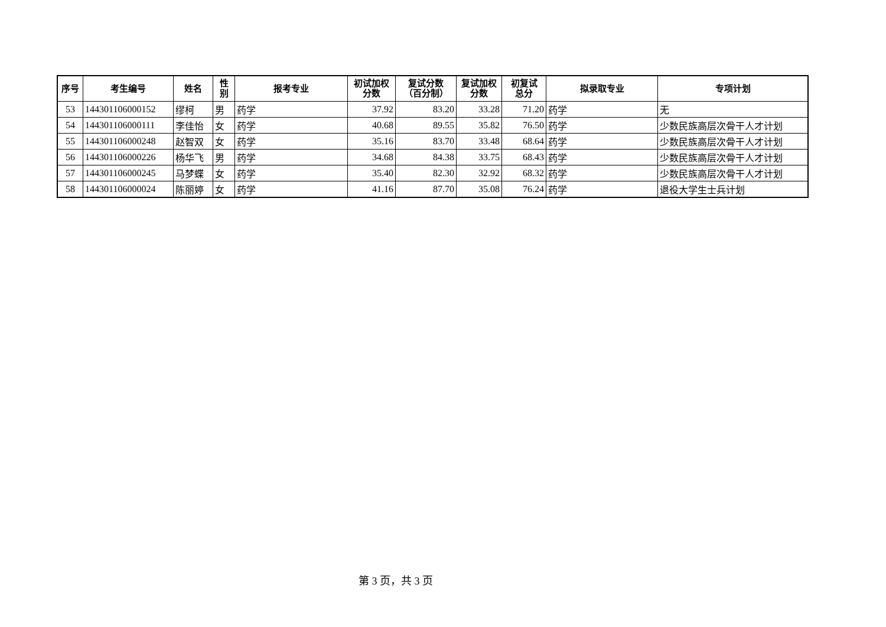| 序号 | 考生编号 | 姓名 | 性 别 | 报考专业 | 初试加权 分数 | 复试分数 （百分制） | 复试加权 分数 | 初复试 总分 | 拟录取专业 | 专项计划 |
| --- | --- | --- | --- | --- | --- | --- | --- | --- | --- | --- |
| 53 | 144301106000152 | 缪柯 | 男 | 药学 | 37.92 | 83.20 | 33.28 | 71.20 | 药学 | 无 |
| 54 | 144301106000111 | 李佳怡 | 女 | 药学 | 40.68 | 89.55 | 35.82 | 76.50 | 药学 | 少数民族高层次骨干人才计划 |
| 55 | 144301106000248 | 赵智双 | 女 | 药学 | 35.16 | 83.70 | 33.48 | 68.64 | 药学 | 少数民族高层次骨干人才计划 |
| 56 | 144301106000226 | 杨华飞 | 男 | 药学 | 34.68 | 84.38 | 33.75 | 68.43 | 药学 | 少数民族高层次骨干人才计划 |
| 57 | 144301106000245 | 马梦蝶 | 女 | 药学 | 35.40 | 82.30 | 32.92 | 68.32 | 药学 | 少数民族高层次骨干人才计划 |
| 58 | 144301106000024 | 陈丽婷 | 女 | 药学 | 41.16 | 87.70 | 35.08 | 76.24 | 药学 | 退役大学生士兵计划 |
第 3 页，共 3 页